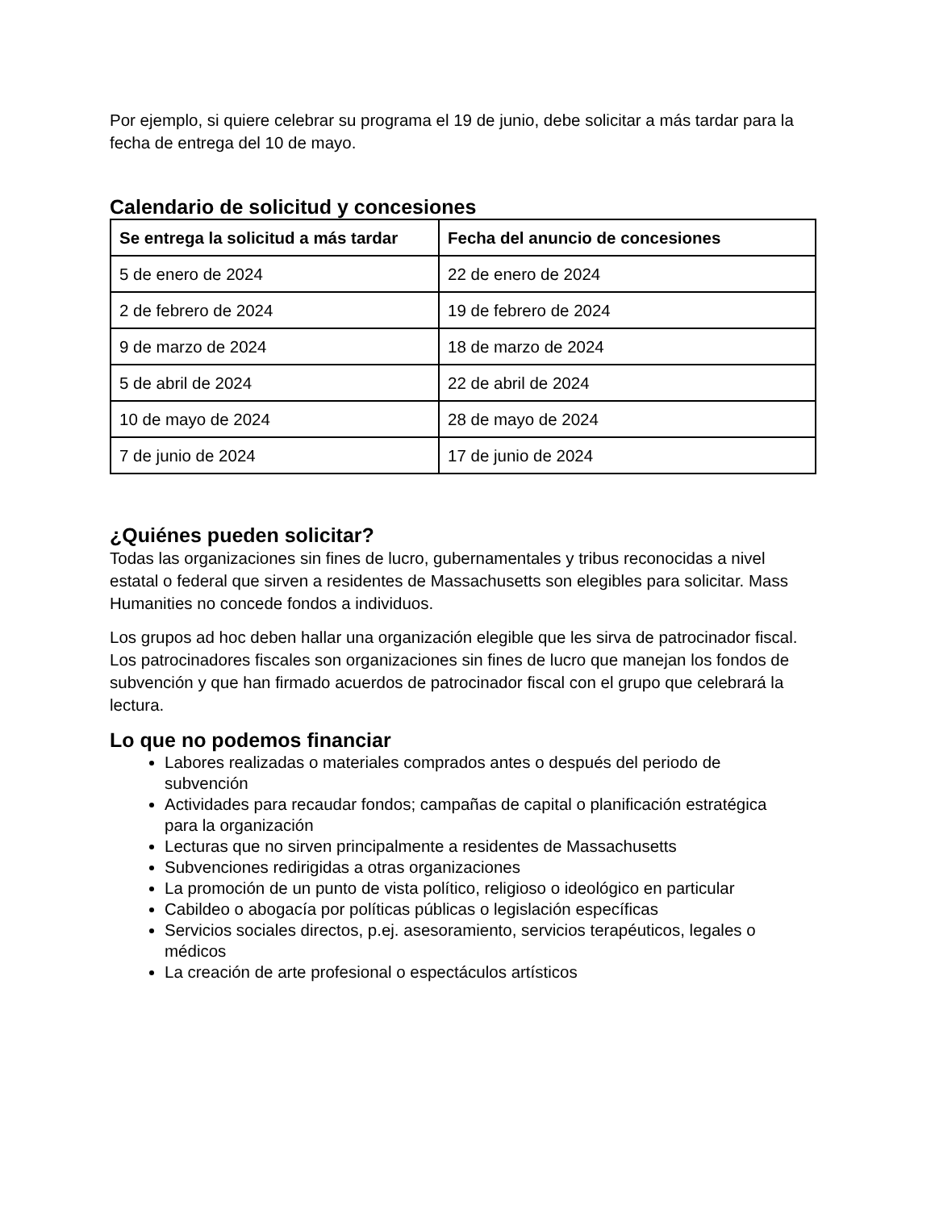Por ejemplo, si quiere celebrar su programa el 19 de junio, debe solicitar a más tardar para la fecha de entrega del 10 de mayo.
Calendario de solicitud y concesiones
| Se entrega la solicitud a más tardar | Fecha del anuncio de concesiones |
| --- | --- |
| 5 de enero de 2024 | 22 de enero de 2024 |
| 2 de febrero de 2024 | 19 de febrero de 2024 |
| 9 de marzo de 2024 | 18 de marzo de 2024 |
| 5 de abril de 2024 | 22 de abril de 2024 |
| 10 de mayo de 2024 | 28 de mayo de 2024 |
| 7 de junio de 2024 | 17 de junio de 2024 |
¿Quiénes pueden solicitar?
Todas las organizaciones sin fines de lucro, gubernamentales y tribus reconocidas a nivel estatal o federal que sirven a residentes de Massachusetts son elegibles para solicitar. Mass Humanities no concede fondos a individuos.
Los grupos ad hoc deben hallar una organización elegible que les sirva de patrocinador fiscal. Los patrocinadores fiscales son organizaciones sin fines de lucro que manejan los fondos de subvención y que han firmado acuerdos de patrocinador fiscal con el grupo que celebrará la lectura.
Lo que no podemos financiar
Labores realizadas o materiales comprados antes o después del periodo de subvención
Actividades para recaudar fondos; campañas de capital o planificación estratégica para la organización
Lecturas que no sirven principalmente a residentes de Massachusetts
Subvenciones redirigidas a otras organizaciones
La promoción de un punto de vista político, religioso o ideológico en particular
Cabildeo o abogacía por políticas públicas o legislación específicas
Servicios sociales directos, p.ej. asesoramiento, servicios terapéuticos, legales o médicos
La creación de arte profesional o espectáculos artísticos